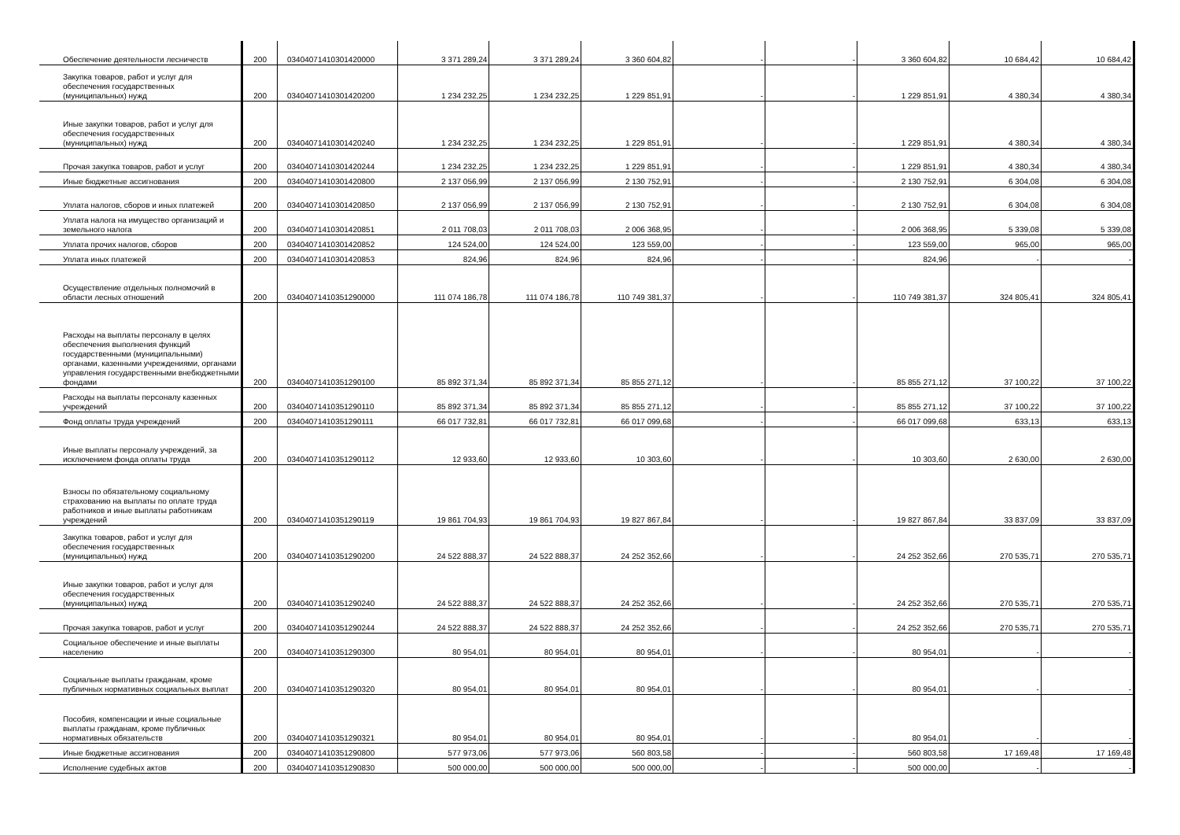| Обеспечение деятельности лесничеств | 200 | 03404071410301420000 | 3 371 289,24 | 3 371 289,24 | 3 360 604,82 | - | - | 3 360 604,82 | 10 684,42 | 10 684,42 |
| Закупка товаров, работ и услуг для обеспечения государственных (муниципальных) нужд | 200 | 03404071410301420200 | 1 234 232,25 | 1 234 232,25 | 1 229 851,91 | - | - | 1 229 851,91 | 4 380,34 | 4 380,34 |
| Иные закупки товаров, работ и услуг для обеспечения государственных (муниципальных) нужд | 200 | 03404071410301420240 | 1 234 232,25 | 1 234 232,25 | 1 229 851,91 | - | - | 1 229 851,91 | 4 380,34 | 4 380,34 |
| Прочая закупка товаров, работ и услуг | 200 | 03404071410301420244 | 1 234 232,25 | 1 234 232,25 | 1 229 851,91 | - | - | 1 229 851,91 | 4 380,34 | 4 380,34 |
| Иные бюджетные ассигнования | 200 | 03404071410301420800 | 2 137 056,99 | 2 137 056,99 | 2 130 752,91 | - | - | 2 130 752,91 | 6 304,08 | 6 304,08 |
| Уплата налогов, сборов и иных платежей | 200 | 03404071410301420850 | 2 137 056,99 | 2 137 056,99 | 2 130 752,91 | - | - | 2 130 752,91 | 6 304,08 | 6 304,08 |
| Уплата налога на имущество организаций и земельного налога | 200 | 03404071410301420851 | 2 011 708,03 | 2 011 708,03 | 2 006 368,95 | - | - | 2 006 368,95 | 5 339,08 | 5 339,08 |
| Уплата прочих налогов, сборов | 200 | 03404071410301420852 | 124 524,00 | 124 524,00 | 123 559,00 | - | - | 123 559,00 | 965,00 | 965,00 |
| Уплата иных платежей | 200 | 03404071410301420853 | 824,96 | 824,96 | 824,96 | - | - | 824,96 | - | - |
| Осуществление отдельных полномочий в области лесных отношений | 200 | 03404071410351290000 | 111 074 186,78 | 111 074 186,78 | 110 749 381,37 | - | - | 110 749 381,37 | 324 805,41 | 324 805,41 |
| Расходы на выплаты персоналу в целях обеспечения выполнения функций государственными (муниципальными) органами, казенными учреждениями, органами управления государственными внебюджетными фондами | 200 | 03404071410351290100 | 85 892 371,34 | 85 892 371,34 | 85 855 271,12 | - | - | 85 855 271,12 | 37 100,22 | 37 100,22 |
| Расходы на выплаты персоналу казенных учреждений | 200 | 03404071410351290110 | 85 892 371,34 | 85 892 371,34 | 85 855 271,12 | - | - | 85 855 271,12 | 37 100,22 | 37 100,22 |
| Фонд оплаты труда учреждений | 200 | 03404071410351290111 | 66 017 732,81 | 66 017 732,81 | 66 017 099,68 | - | - | 66 017 099,68 | 633,13 | 633,13 |
| Иные выплаты персоналу учреждений, за исключением фонда оплаты труда | 200 | 03404071410351290112 | 12 933,60 | 12 933,60 | 10 303,60 | - | - | 10 303,60 | 2 630,00 | 2 630,00 |
| Взносы по обязательному социальному страхованию на выплаты по оплате труда работников и иные выплаты работникам учреждений | 200 | 03404071410351290119 | 19 861 704,93 | 19 861 704,93 | 19 827 867,84 | - | - | 19 827 867,84 | 33 837,09 | 33 837,09 |
| Закупка товаров, работ и услуг для обеспечения государственных (муниципальных) нужд | 200 | 03404071410351290200 | 24 522 888,37 | 24 522 888,37 | 24 252 352,66 | - | - | 24 252 352,66 | 270 535,71 | 270 535,71 |
| Иные закупки товаров, работ и услуг для обеспечения государственных (муниципальных) нужд | 200 | 03404071410351290240 | 24 522 888,37 | 24 522 888,37 | 24 252 352,66 | - | - | 24 252 352,66 | 270 535,71 | 270 535,71 |
| Прочая закупка товаров, работ и услуг | 200 | 03404071410351290244 | 24 522 888,37 | 24 522 888,37 | 24 252 352,66 | - | - | 24 252 352,66 | 270 535,71 | 270 535,71 |
| Социальное обеспечение и иные выплаты населению | 200 | 03404071410351290300 | 80 954,01 | 80 954,01 | 80 954,01 | - | - | 80 954,01 | - | - |
| Социальные выплаты гражданам, кроме публичных нормативных социальных выплат | 200 | 03404071410351290320 | 80 954,01 | 80 954,01 | 80 954,01 | - | - | 80 954,01 | - | - |
| Пособия, компенсации и иные социальные выплаты гражданам, кроме публичных нормативных обязательств | 200 | 03404071410351290321 | 80 954,01 | 80 954,01 | 80 954,01 | - | - | 80 954,01 | - | - |
| Иные бюджетные ассигнования | 200 | 03404071410351290800 | 577 973,06 | 577 973,06 | 560 803,58 | - | - | 560 803,58 | 17 169,48 | 17 169,48 |
| Исполнение судебных актов | 200 | 03404071410351290830 | 500 000,00 | 500 000,00 | 500 000,00 | - | - | 500 000,00 | - | - |